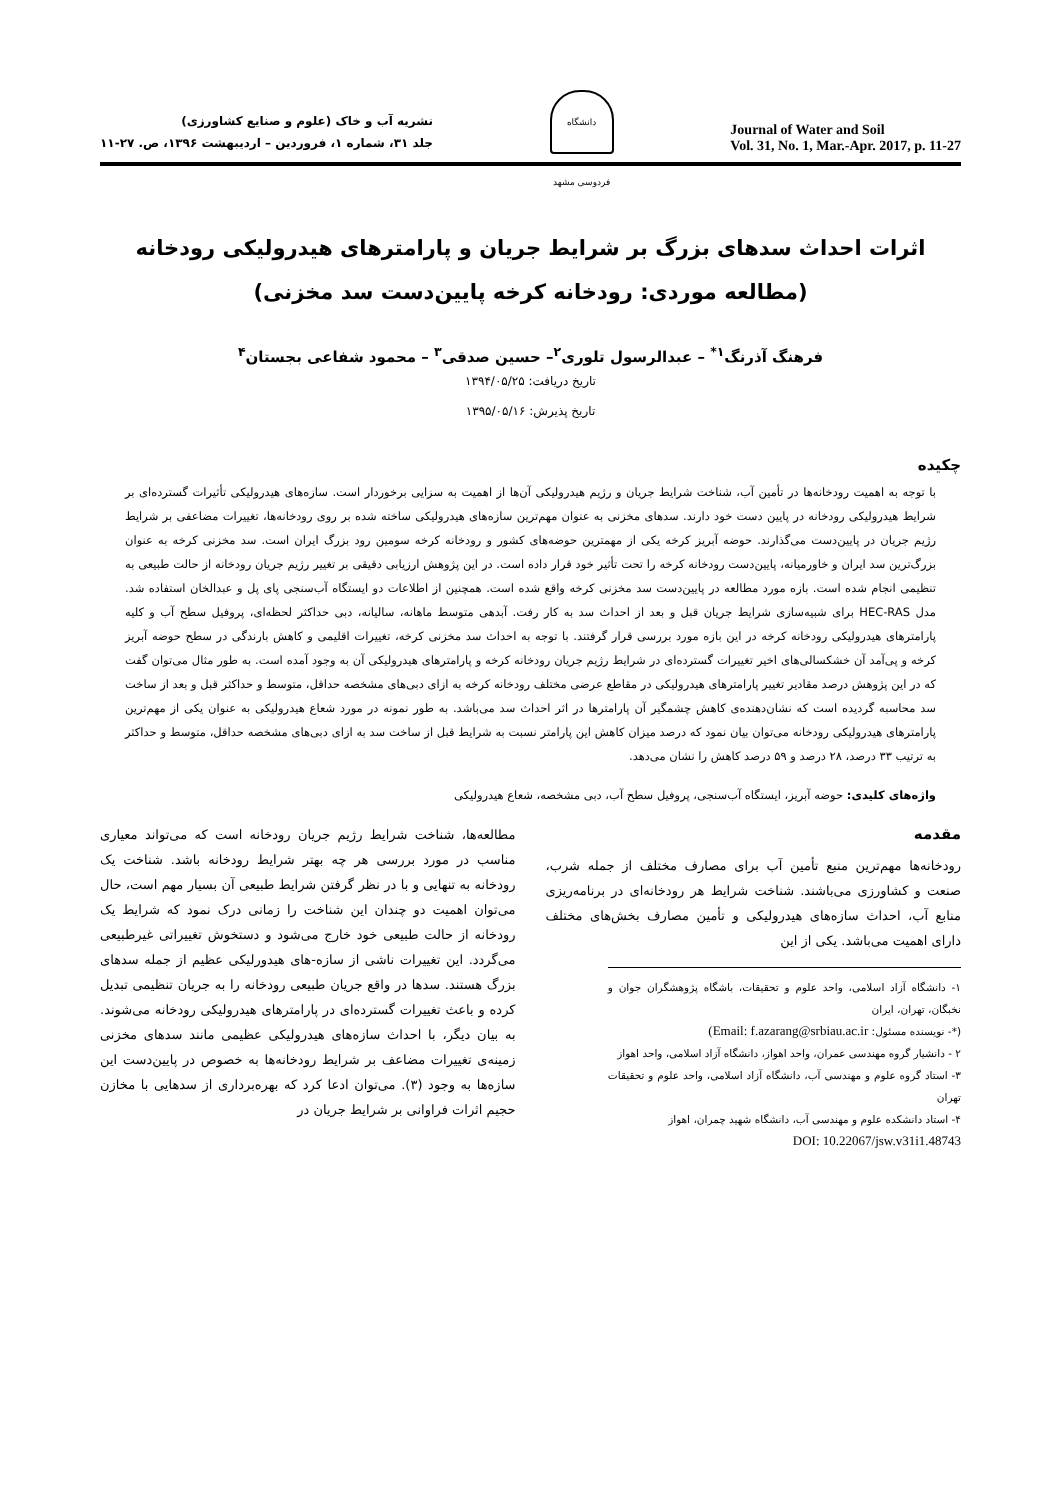نشریه آب و خاک (علوم و صنایع کشاورزی)
جلد ۳۱، شماره ۱، فروردین – اردیبهشت ۱۳۹۶، ص. ۲۷-۱۱
دانشگاه فردوسی مشهد
Journal of Water and Soil
Vol. 31, No. 1, Mar.-Apr. 2017, p. 11-27
اثرات احداث سدهای بزرگ بر شرایط جریان و پارامترهای هیدرولیکی رودخانه
(مطالعه موردی: رودخانه کرخه پایین‌دست سد مخزنی)
فرهنگ آذرنگ<sup>۱*</sup> – عبدالرسول تلوری<sup>۲</sup>– حسین صدقی<sup>۳</sup> – محمود شفاعی بجستان<sup>۴</sup>
تاریخ دریافت: ۱۳۹۴/۰۵/۲۵
تاریخ پذیرش: ۱۳۹۵/۰۵/۱۶
چکیده
با توجه به اهمیت رودخانه‌ها در تأمین آب، شناخت شرایط جریان و رژیم هیدرولیکی آن‌ها از اهمیت به سزایی برخوردار است. سازه‌های هیدرولیکی تأثیرات گسترده‌ای بر شرایط هیدرولیکی رودخانه در پایین دست خود دارند. سدهای مخزنی به عنوان مهم‌ترین سازه‌های هیدرولیکی ساخته شده بر روی رودخانه‌ها، تغییرات مضاعفی بر شرایط رژیم جریان در پایین‌دست می‌گذارند. حوضه آبریز کرخه یکی از مهمترین حوضه‌های کشور و رودخانه کرخه سومین رود بزرگ ایران است. سد مخزنی کرخه به عنوان بزرگ‌ترین سد ایران و خاورمیانه، پایین‌دست رودخانه کرخه را تحت تأثیر خود قرار داده است. در این پژوهش ارزیابی دقیقی بر تغییر رژیم جریان رودخانه از حالت طبیعی به تنظیمی انجام شده است. بازه مورد مطالعه در پایین‌دست سد مخزنی کرخه واقع شده است. همچنین از اطلاعات دو ایستگاه آب‌سنجی پای پل و عبدالخان استفاده شد. مدل HEC-RAS برای شبیه‌سازی شرایط جریان قبل و بعد از احداث سد به کار رفت. آبدهی متوسط ماهانه، سالیانه، دبی حداکثر لحظه‌ای، پروفیل سطح آب و کلیه پارامترهای هیدرولیکی رودخانه کرخه در این بازه مورد بررسی قرار گرفتند. با توجه به احداث سد مخزنی کرخه، تغییرات اقلیمی و کاهش بارندگی در سطح حوضه آبریز کرخه و پی‌آمد آن خشکسالی‌های اخیر تغییرات گسترده‌ای در شرایط رژیم جریان رودخانه کرخه و پارامترهای هیدرولیکی آن به وجود آمده است. به طور مثال می‌توان گفت که در این پژوهش درصد مقادیر تغییر پارامترهای هیدرولیکی در مقاطع عرضی مختلف رودخانه کرخه به ازای دبی‌های مشخصه حداقل، متوسط و حداکثر قبل و بعد از ساخت سد محاسبه گردیده است که نشان‌دهنده‌ی کاهش چشمگیر آن پارامترها در اثر احداث سد می‌باشد. به طور نمونه در مورد شعاع هیدرولیکی به عنوان یکی از مهم‌ترین پارامترهای هیدرولیکی رودخانه می‌توان بیان نمود که درصد میزان کاهش این پارامتر نسبت به شرایط قبل از ساخت سد به ازای دبی‌های مشخصه حداقل، متوسط و حداکثر به ترتیب ۳۳ درصد، ۲۸ درصد و ۵۹ درصد کاهش را نشان می‌دهد.
واژه‌های کلیدی: حوضه آبریز، ایستگاه آب‌سنجی، پروفیل سطح آب، دبی مشخصه، شعاع هیدرولیکی
مقدمه
رودخانه‌ها مهم‌ترین منبع تأمین آب برای مصارف مختلف از جمله شرب، صنعت و کشاورزی می‌باشند. شناخت شرایط هر رودخانه‌ای در برنامه‌ریزی منابع آب، احداث سازه‌های هیدرولیکی و تأمین مصارف بخش‌های مختلف دارای اهمیت می‌باشد. یکی از این
۱- دانشگاه آزاد اسلامی، واحد علوم و تحقیقات، باشگاه پژوهشگران جوان و نخبگان، تهران، ایران
(*- نویسنده مسئول: Email: f.azarang@srbiau.ac.ir)
۲ - دانشیار گروه مهندسی عمران، واحد اهواز، دانشگاه آزاد اسلامی، واحد اهواز
۳- استاد گروه علوم و مهندسی آب، دانشگاه آزاد اسلامی، واحد علوم و تحقیقات تهران
۴- استاد دانشکده علوم و مهندسی آب، دانشگاه شهید چمران، اهواز
DOI: 10.22067/jsw.v31i1.48743
مطالعه‌ها، شناخت شرایط رژیم جریان رودخانه است که می‌تواند معیاری مناسب در مورد بررسی هر چه بهتر شرایط رودخانه باشد. شناخت یک رودخانه به تنهایی و با در نظر گرفتن شرایط طبیعی آن بسیار مهم است، حال می‌توان اهمیت دو چندان این شناخت را زمانی درک نمود که شرایط یک رودخانه از حالت طبیعی خود خارج می‌شود و دستخوش تغییراتی غیرطبیعی می‌گردد. این تغییرات ناشی از سازه-های هیدورلیکی عظیم از جمله سدهای بزرگ هستند. سدها در واقع جریان طبیعی رودخانه را به جریان تنظیمی تبدیل کرده و باعث تغییرات گسترده‌ای در پارامترهای هیدرولیکی رودخانه می‌شوند. به بیان دیگر، با احداث سازه‌های هیدرولیکی عظیمی مانند سدهای مخزنی زمینه‌ی تغییرات مضاعف بر شرایط رودخانه‌ها به خصوص در پایین‌دست این سازه‌ها به وجود (۳). می‌توان ادعا کرد که بهره‌برداری از سدهایی با مخازن حجیم اثرات فراوانی بر شرایط جریان در